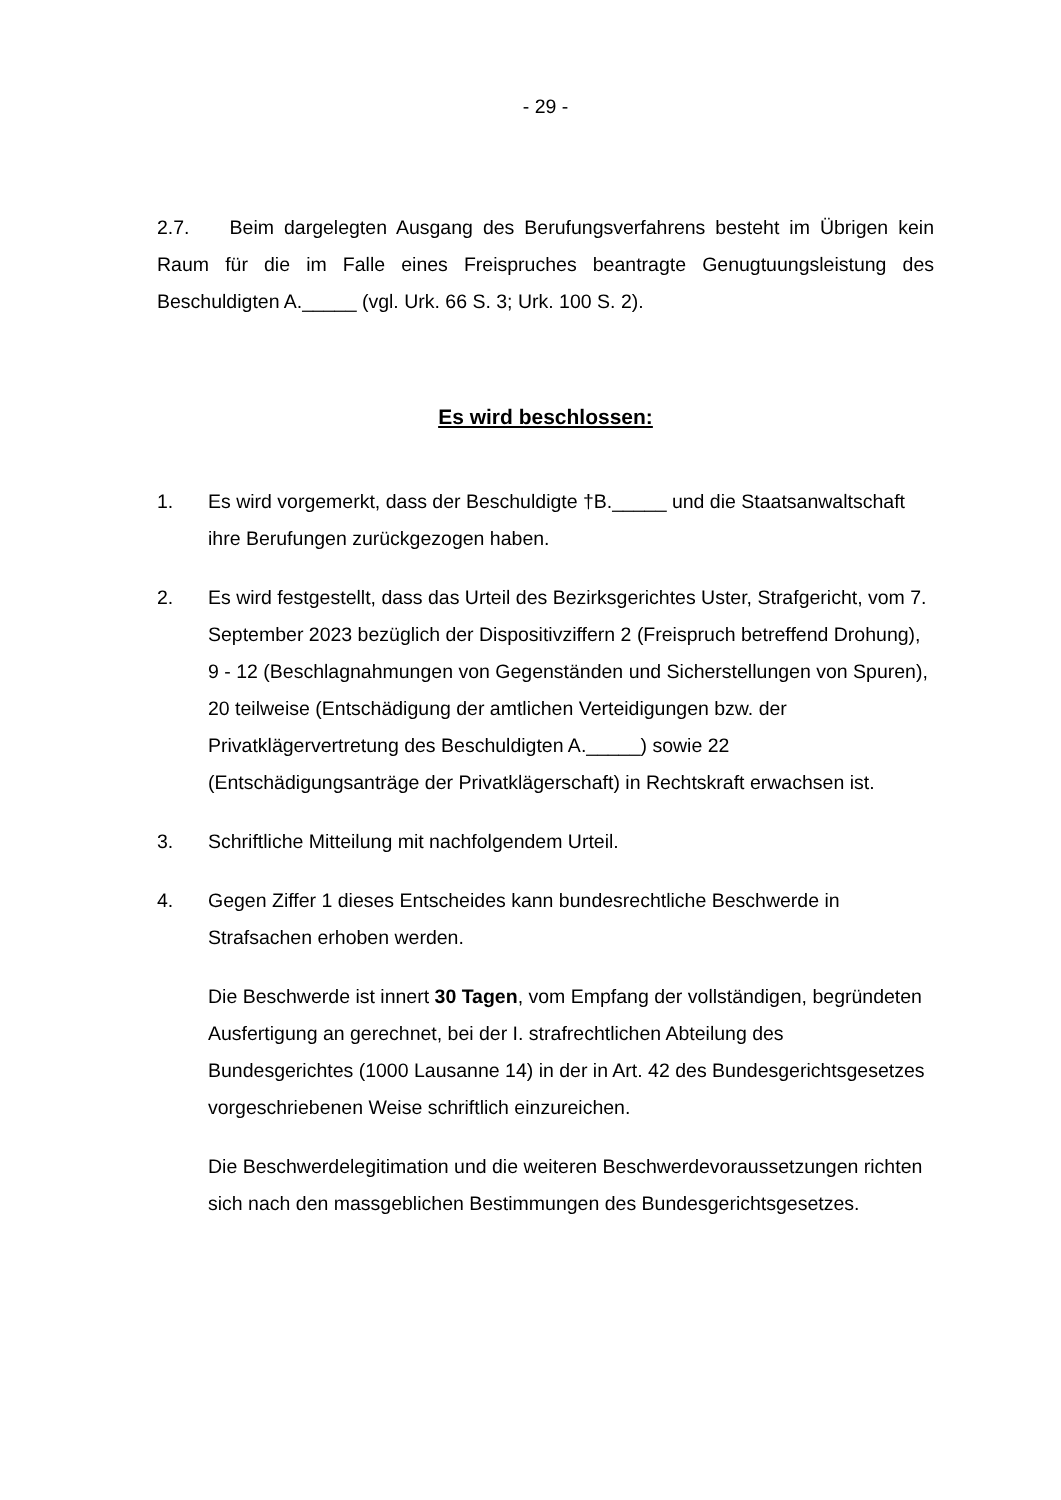- 29 -
2.7. Beim dargelegten Ausgang des Berufungsverfahrens besteht im Übrigen kein Raum für die im Falle eines Freispruches beantragte Genugtuungsleistung des Beschuldigten A._____ (vgl. Urk. 66 S. 3; Urk. 100 S. 2).
Es wird beschlossen:
1. Es wird vorgemerkt, dass der Beschuldigte †B._____ und die Staatsanwaltschaft ihre Berufungen zurückgezogen haben.
2. Es wird festgestellt, dass das Urteil des Bezirksgerichtes Uster, Strafgericht, vom 7. September 2023 bezüglich der Dispositivziffern 2 (Freispruch betreffend Drohung), 9 - 12 (Beschlagnahmungen von Gegenständen und Sicherstellungen von Spuren), 20 teilweise (Entschädigung der amtlichen Verteidigungen bzw. der Privatklägervertretung des Beschuldigten A._____) sowie 22 (Entschädigungsanträge der Privatklägerschaft) in Rechtskraft erwachsen ist.
3. Schriftliche Mitteilung mit nachfolgendem Urteil.
4. Gegen Ziffer 1 dieses Entscheides kann bundesrechtliche Beschwerde in Strafsachen erhoben werden.
Die Beschwerde ist innert 30 Tagen, vom Empfang der vollständigen, begründeten Ausfertigung an gerechnet, bei der I. strafrechtlichen Abteilung des Bundesgerichtes (1000 Lausanne 14) in der in Art. 42 des Bundesgerichtsgesetzes vorgeschriebenen Weise schriftlich einzureichen.
Die Beschwerdelegitimation und die weiteren Beschwerdevoraussetzungen richten sich nach den massgeblichen Bestimmungen des Bundesgerichtsgesetzes.